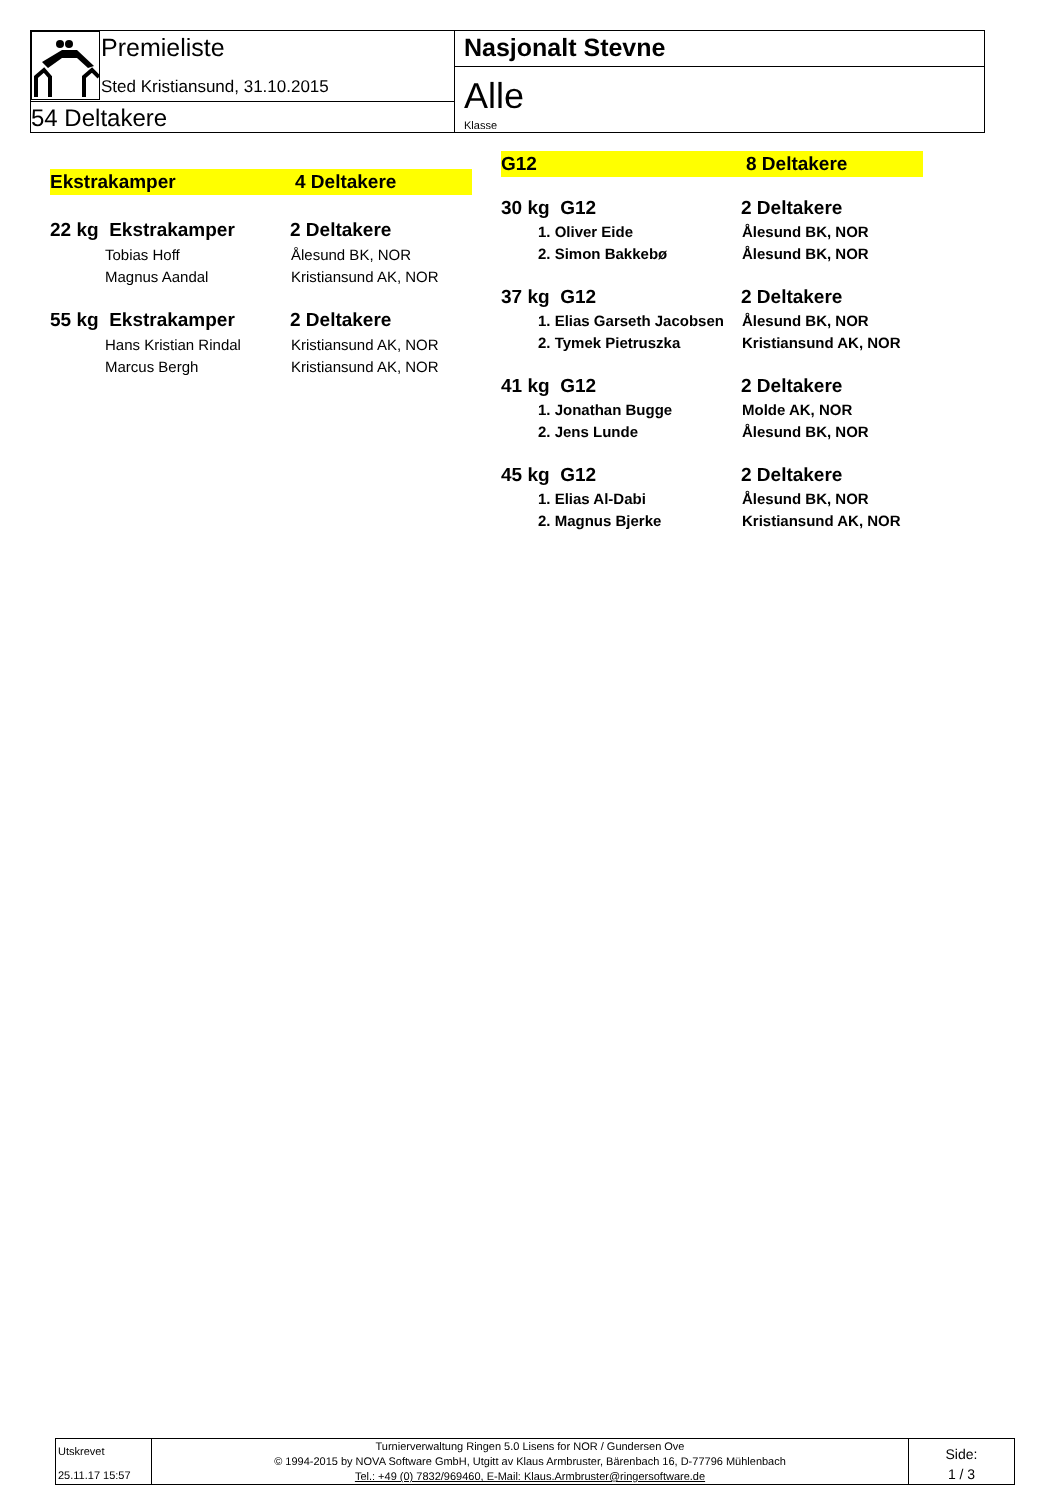Premieliste
Sted Kristiansund, 31.10.2015
54 Deltakere
Nasjonalt Stevne
Alle
Klasse
Ekstrakamper 4 Deltakere
| 22 kg Ekstrakamper | 2 Deltakere |
| Tobias Hoff | Ålesund BK, NOR |
| Magnus Aandal | Kristiansund AK, NOR |
| 55 kg Ekstrakamper | 2 Deltakere |
| Hans Kristian Rindal | Kristiansund AK, NOR |
| Marcus Bergh | Kristiansund AK, NOR |
G12 8 Deltakere
| 30 kg G12 | 2 Deltakere |
| 1. Oliver Eide | Ålesund BK, NOR |
| 2. Simon Bakkebø | Ålesund BK, NOR |
| 37 kg G12 | 2 Deltakere |
| 1. Elias Garseth Jacobsen | Ålesund BK, NOR |
| 2. Tymek Pietruszka | Kristiansund AK, NOR |
| 41 kg G12 | 2 Deltakere |
| 1. Jonathan Bugge | Molde AK, NOR |
| 2. Jens Lunde | Ålesund BK, NOR |
| 45 kg G12 | 2 Deltakere |
| 1. Elias Al-Dabi | Ålesund BK, NOR |
| 2. Magnus Bjerke | Kristiansund AK, NOR |
Utskrevet
25.11.17 15:57
Turnierverwaltung Ringen 5.0 Lisens for NOR / Gundersen Ove
© 1994-2015 by NOVA Software GmbH, Utgitt av Klaus Armbruster, Bärenbach 16, D-77796 Mühlenbach
Tel.: +49 (0) 7832/969460, E-Mail: Klaus.Armbruster@ringersoftware.de
Side:
1 / 3